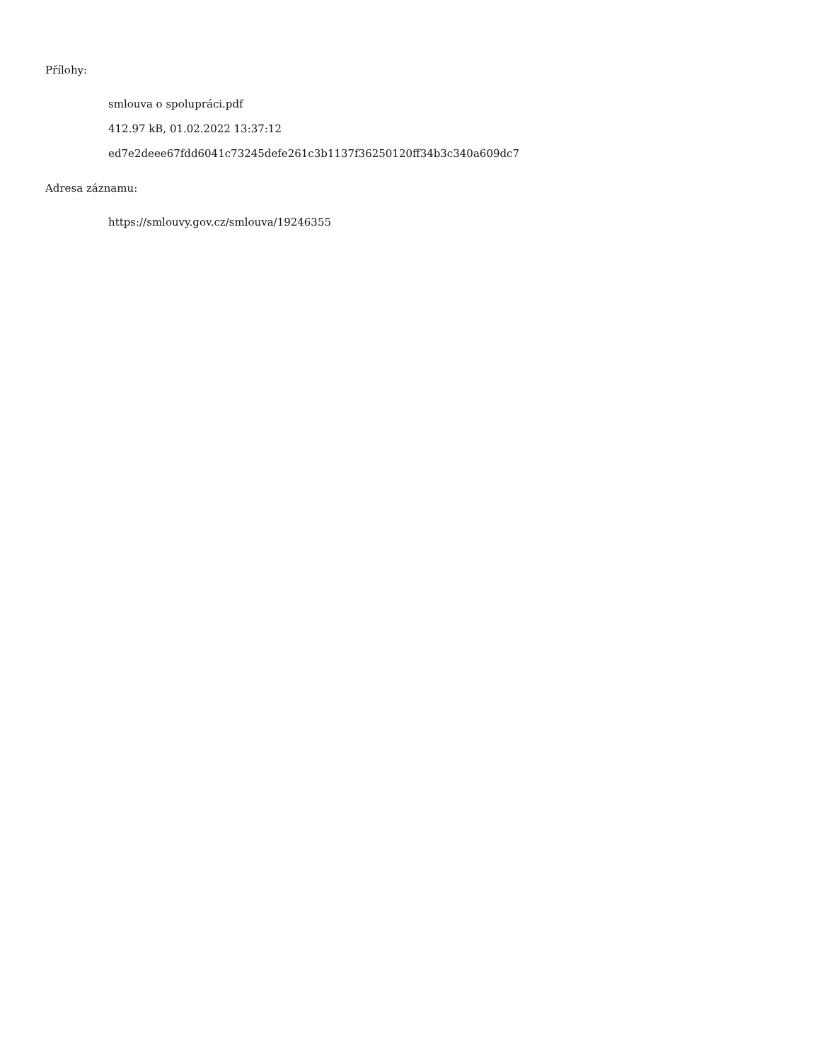Přílohy:
smlouva o spolupráci.pdf
412.97 kB, 01.02.2022 13:37:12
ed7e2deee67fdd6041c73245defe261c3b1137f36250120ff34b3c340a609dc7
Adresa záznamu:
https://smlouvy.gov.cz/smlouva/19246355